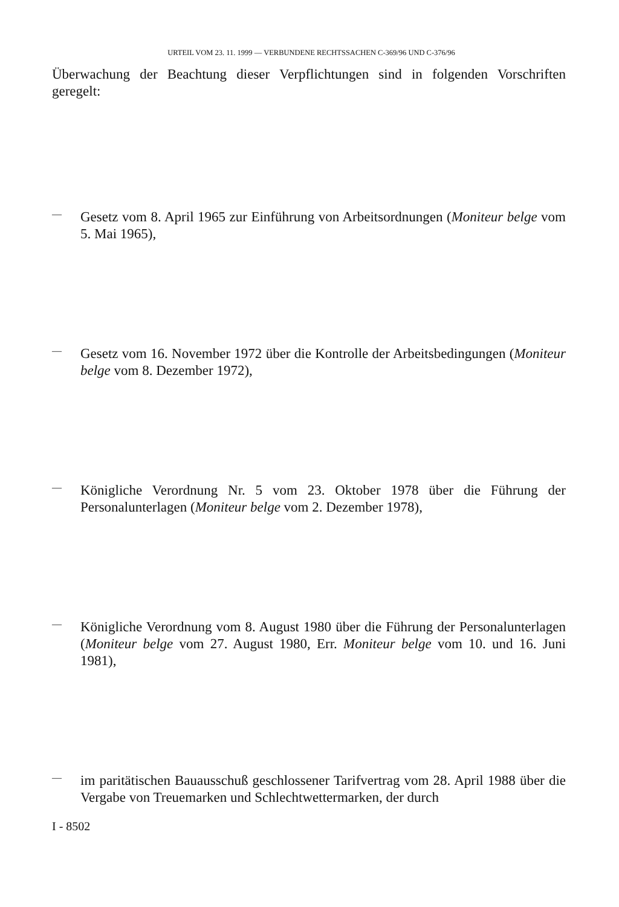URTEIL VOM 23. 11. 1999 — VERBUNDENE RECHTSSACHEN C-369/96 UND C-376/96
Überwachung der Beachtung dieser Verpflichtungen sind in folgenden Vorschriften geregelt:
—
Gesetz vom 8. April 1965 zur Einführung von Arbeitsordnungen (Moniteur belge vom 5. Mai 1965),
—
Gesetz vom 16. November 1972 über die Kontrolle der Arbeitsbedingungen (Moniteur belge vom 8. Dezember 1972),
—
Königliche Verordnung Nr. 5 vom 23. Oktober 1978 über die Führung der Personalunterlagen (Moniteur belge vom 2. Dezember 1978),
—
Königliche Verordnung vom 8. August 1980 über die Führung der Personalunterlagen (Moniteur belge vom 27. August 1980, Err. Moniteur belge vom 10. und 16. Juni 1981),
—
im paritätischen Bauausschuß geschlossener Tarifvertrag vom 28. April 1988 über die Vergabe von Treuemarken und Schlechtwettermarken, der durch
I - 8502